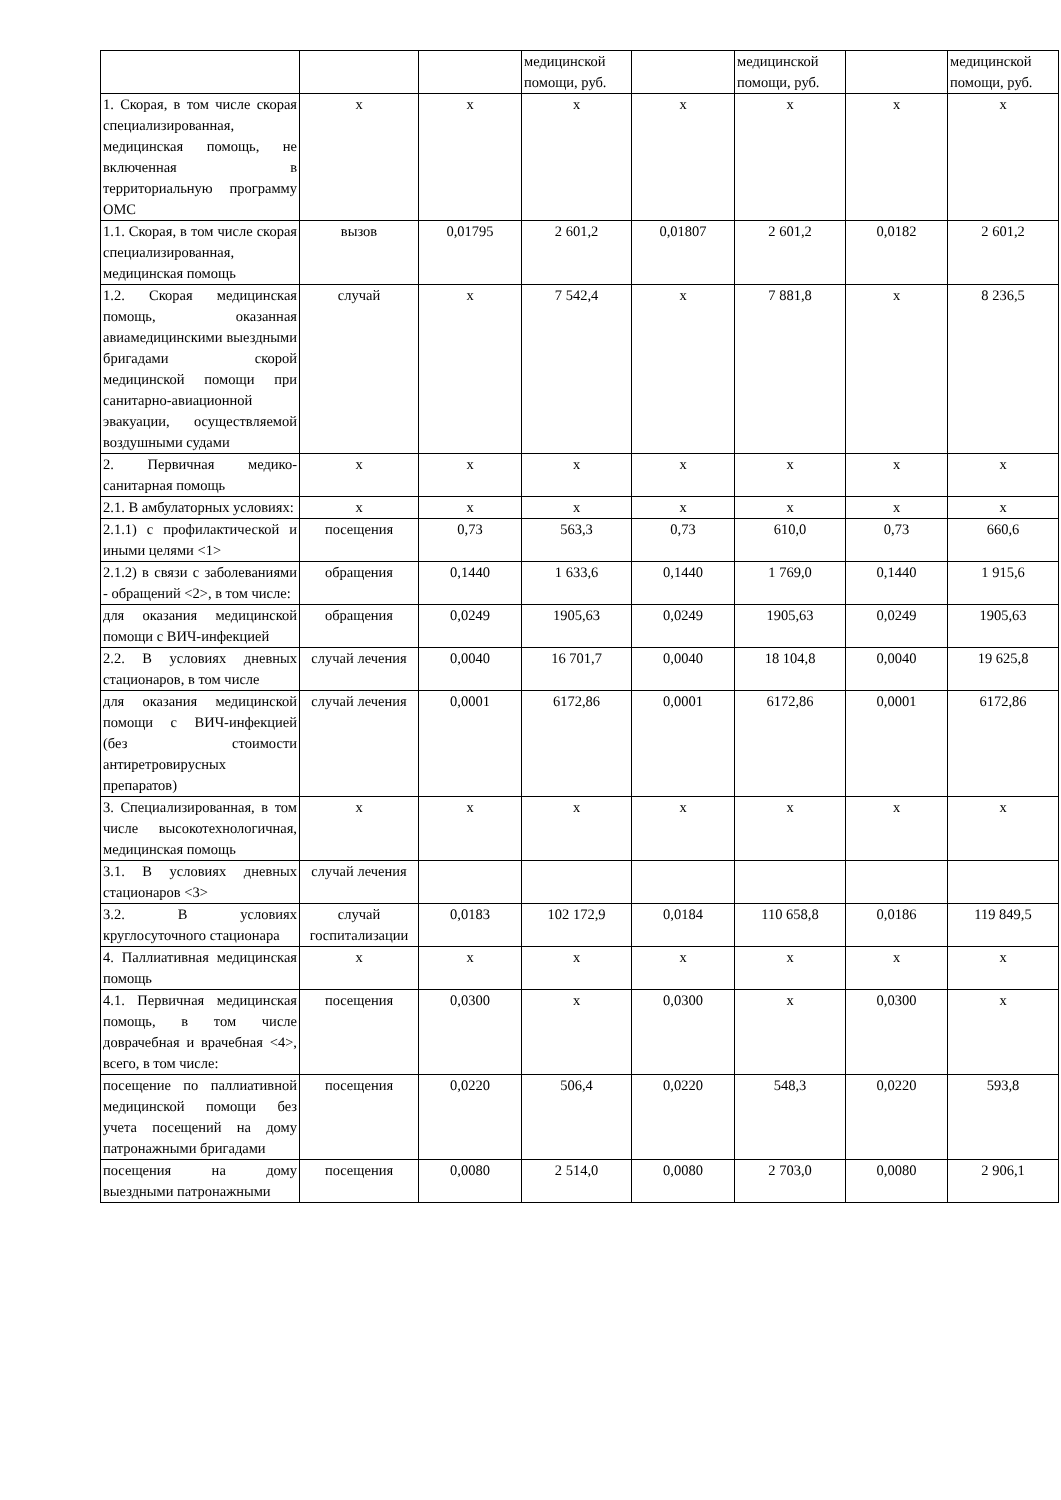| | | | медицинской помощи, руб. | | медицинской помощи, руб. | | медицинской помощи, руб. |
| 1. Скорая, в том числе скорая специализированная, медицинская помощь, не включенная в территориальную программу ОМС | х | х | х | х | х | х | х |
| 1.1. Скорая, в том числе скорая специализированная, медицинская помощь | вызов | 0,01795 | 2 601,2 | 0,01807 | 2 601,2 | 0,0182 | 2 601,2 |
| 1.2. Скорая медицинская помощь, оказанная авиамедицинскими выездными бригадами скорой медицинской помощи при санитарно-авиационной эвакуации, осуществляемой воздушными судами | случай | х | 7 542,4 | х | 7 881,8 | х | 8 236,5 |
| 2. Первичная медико-санитарная помощь | х | х | х | х | х | х | х |
| 2.1. В амбулаторных условиях: | х | х | х | х | х | х | х |
| 2.1.1) с профилактической и иными целями <1> | посещения | 0,73 | 563,3 | 0,73 | 610,0 | 0,73 | 660,6 |
| 2.1.2) в связи с заболеваниями - обращений <2>, в том числе: | обращения | 0,1440 | 1 633,6 | 0,1440 | 1 769,0 | 0,1440 | 1 915,6 |
| для оказания медицинской помощи с ВИЧ-инфекцией | обращения | 0,0249 | 1905,63 | 0,0249 | 1905,63 | 0,0249 | 1905,63 |
| 2.2. В условиях дневных стационаров, в том числе | случай лечения | 0,0040 | 16 701,7 | 0,0040 | 18 104,8 | 0,0040 | 19 625,8 |
| для оказания медицинской помощи с ВИЧ-инфекцией (без стоимости антиретровирусных препаратов) | случай лечения | 0,0001 | 6172,86 | 0,0001 | 6172,86 | 0,0001 | 6172,86 |
| 3. Специализированная, в том числе высокотехнологичная, медицинская помощь | х | х | х | х | х | х | х |
| 3.1. В условиях дневных стационаров <3> | случай лечения | | | | | | |
| 3.2. В условиях круглосуточного стационара | случай госпитализации | 0,0183 | 102 172,9 | 0,0184 | 110 658,8 | 0,0186 | 119 849,5 |
| 4. Паллиативная медицинская помощь | х | х | х | х | х | х | х |
| 4.1. Первичная медицинская помощь, в том числе доврачебная и врачебная <4>, всего, в том числе: | посещения | 0,0300 | х | 0,0300 | х | 0,0300 | х |
| посещение по паллиативной медицинской помощи без учета посещений на дому патронажными бригадами | посещения | 0,0220 | 506,4 | 0,0220 | 548,3 | 0,0220 | 593,8 |
| посещения на дому выездными патронажными | посещения | 0,0080 | 2 514,0 | 0,0080 | 2 703,0 | 0,0080 | 2 906,1 |